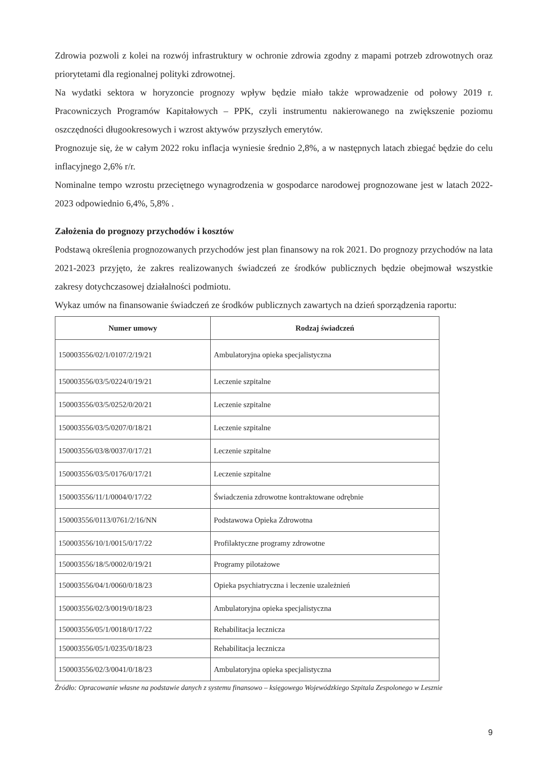Zdrowia pozwoli z kolei na rozwój infrastruktury w ochronie zdrowia zgodny z mapami potrzeb zdrowotnych oraz priorytetami dla regionalnej polityki zdrowotnej.
Na wydatki sektora w horyzoncie prognozy wpływ będzie miało także wprowadzenie od połowy 2019 r. Pracowniczych Programów Kapitałowych – PPK, czyli instrumentu nakierowanego na zwiększenie poziomu oszczędności długookresowych i wzrost aktywów przyszłych emerytów.
Prognozuje się, że w całym 2022 roku inflacja wyniesie średnio 2,8%, a w następnych latach zbiegać będzie do celu inflacyjnego 2,6% r/r.
Nominalne tempo wzrostu przeciętnego wynagrodzenia w gospodarce narodowej prognozowane jest w latach 2022-2023 odpowiednio 6,4%, 5,8% .
Założenia do prognozy przychodów i kosztów
Podstawą określenia prognozowanych przychodów jest plan finansowy na rok 2021. Do prognozy przychodów na lata 2021-2023 przyjęto, że zakres realizowanych świadczeń ze środków publicznych będzie obejmował wszystkie zakresy dotychczasowej działalności podmiotu.
Wykaz umów na finansowanie świadczeń ze środków publicznych zawartych na dzień sporządzenia raportu:
| Numer umowy | Rodzaj świadczeń |
| --- | --- |
| 150003556/02/1/0107/2/19/21 | Ambulatoryjna opieka specjalistyczna |
| 150003556/03/5/0224/0/19/21 | Leczenie szpitalne |
| 150003556/03/5/0252/0/20/21 | Leczenie szpitalne |
| 150003556/03/5/0207/0/18/21 | Leczenie szpitalne |
| 150003556/03/8/0037/0/17/21 | Leczenie szpitalne |
| 150003556/03/5/0176/0/17/21 | Leczenie szpitalne |
| 150003556/11/1/0004/0/17/22 | Świadczenia zdrowotne kontraktowane odrębnie |
| 150003556/0113/0761/2/16/NN | Podstawowa Opieka Zdrowotna |
| 150003556/10/1/0015/0/17/22 | Profilaktyczne programy zdrowotne |
| 150003556/18/5/0002/0/19/21 | Programy pilotażowe |
| 150003556/04/1/0060/0/18/23 | Opieka psychiatryczna i leczenie uzależnień |
| 150003556/02/3/0019/0/18/23 | Ambulatoryjna opieka specjalistyczna |
| 150003556/05/1/0018/0/17/22 | Rehabilitacja lecznicza |
| 150003556/05/1/0235/0/18/23 | Rehabilitacja lecznicza |
| 150003556/02/3/0041/0/18/23 | Ambulatoryjna opieka specjalistyczna |
Źródło: Opracowanie własne na podstawie danych z systemu finansowo – księgowego Wojewódzkiego Szpitala Zespolonego w Lesznie
9